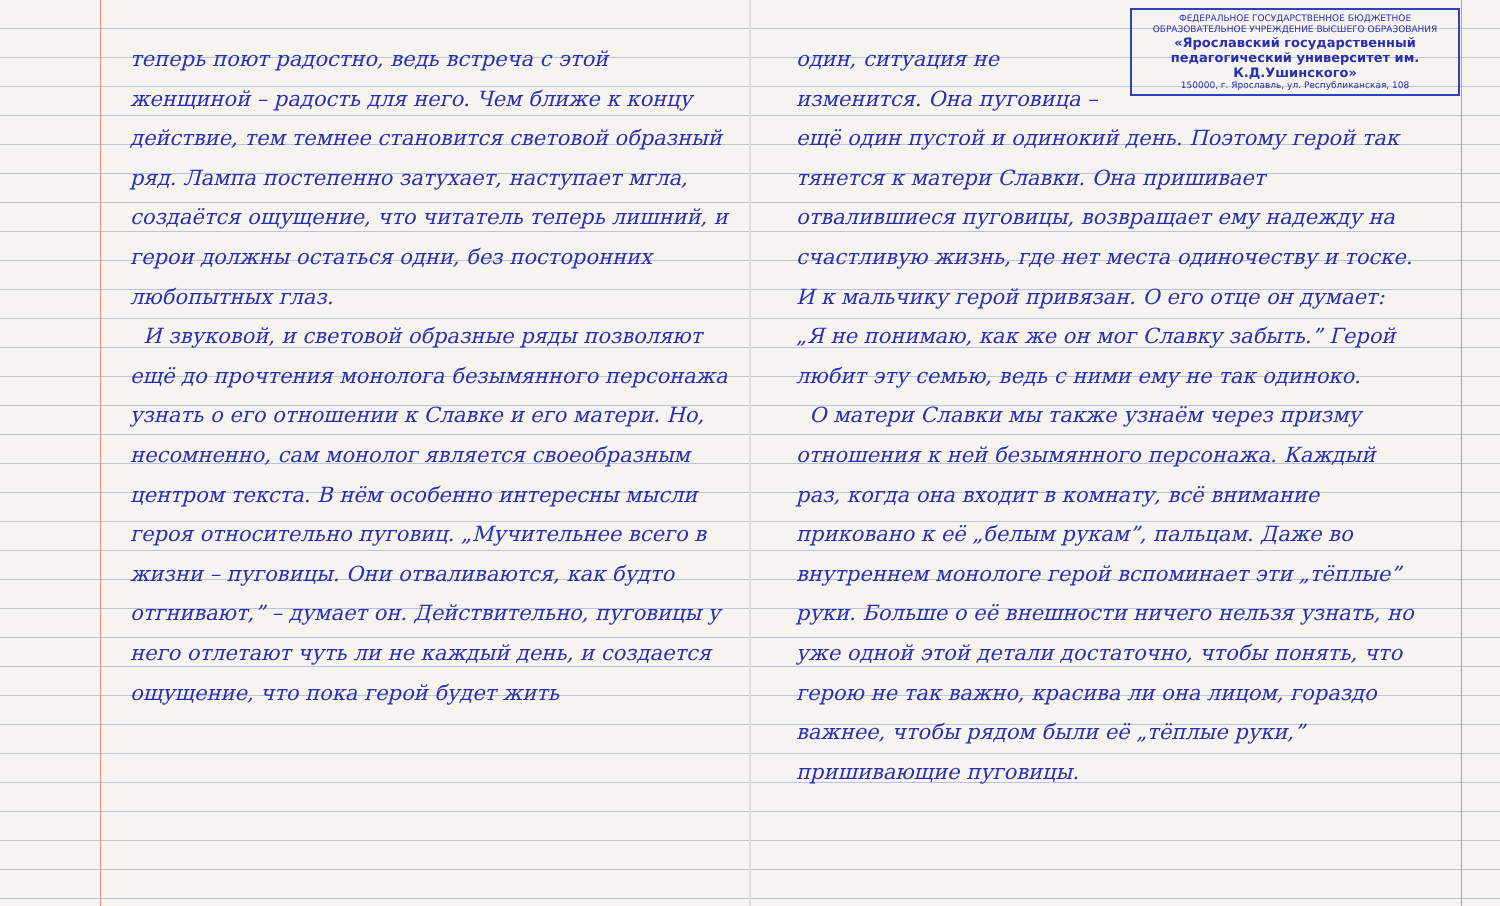теперь поют радостно, ведь встреча с этой женщиной – радость для него. Чем ближе к концу действие, тем темнее становится световой образный ряд. Лампа постепенно затухает, наступает мгла, создаётся ощущение, что читатель теперь лишний, и герои должны остаться одни, без посторонних любопытных глаз.
И звуковой, и световой образные ряды позволяют ещё до прочтения монолога безымянного персонажа узнать о его отношении к Славке и его матери. Но, несомненно, сам монолог является своеобразным центром текста. В нём особенно интересны мысли героя относительно пуговиц. „Мучительнее всего в жизни – пуговицы. Они отваливаются, как будто отгнивают,” – думает он. Действительно, пуговицы у него отлетают чуть ли не каждый день, и создается ощущение, что пока герой будет жить
ФЕДЕРАЛЬНОЕ ГОСУДАРСТВЕННОЕ БЮДЖЕТНОЕ ОБРАЗОВАТЕЛЬНОЕ УЧРЕЖДЕНИЕ ВЫСШЕГО ОБРАЗОВАНИЯ
«Ярославский государственный педагогический университет им. К.Д.Ушинского»
150000, г. Ярославль, ул. Республиканская, 108
один, ситуация не изменится. Она пуговица – ещё один пустой и одинокий день. Поэтому герой так тянется к матери Славки. Она пришивает отвалившиеся пуговицы, возвращает ему надежду на счастливую жизнь, где нет места одиночеству и тоске. И к мальчику герой привязан. О его отце он думает: „Я не понимаю, как же он мог Славку забыть.” Герой любит эту семью, ведь с ними ему не так одиноко.
О матери Славки мы также узнаём через призму отношения к ней безымянного персонажа. Каждый раз, когда она входит в комнату, всё внимание приковано к её „белым рукам”, пальцам. Даже во внутреннем монологе герой вспоминает эти „тёплые” руки. Больше о её внешности ничего нельзя узнать, но уже одной этой детали достаточно, чтобы понять, что герою не так важно, красива ли она лицом, гораздо важнее, чтобы рядом были её „тёплые руки,” пришивающие пуговицы.